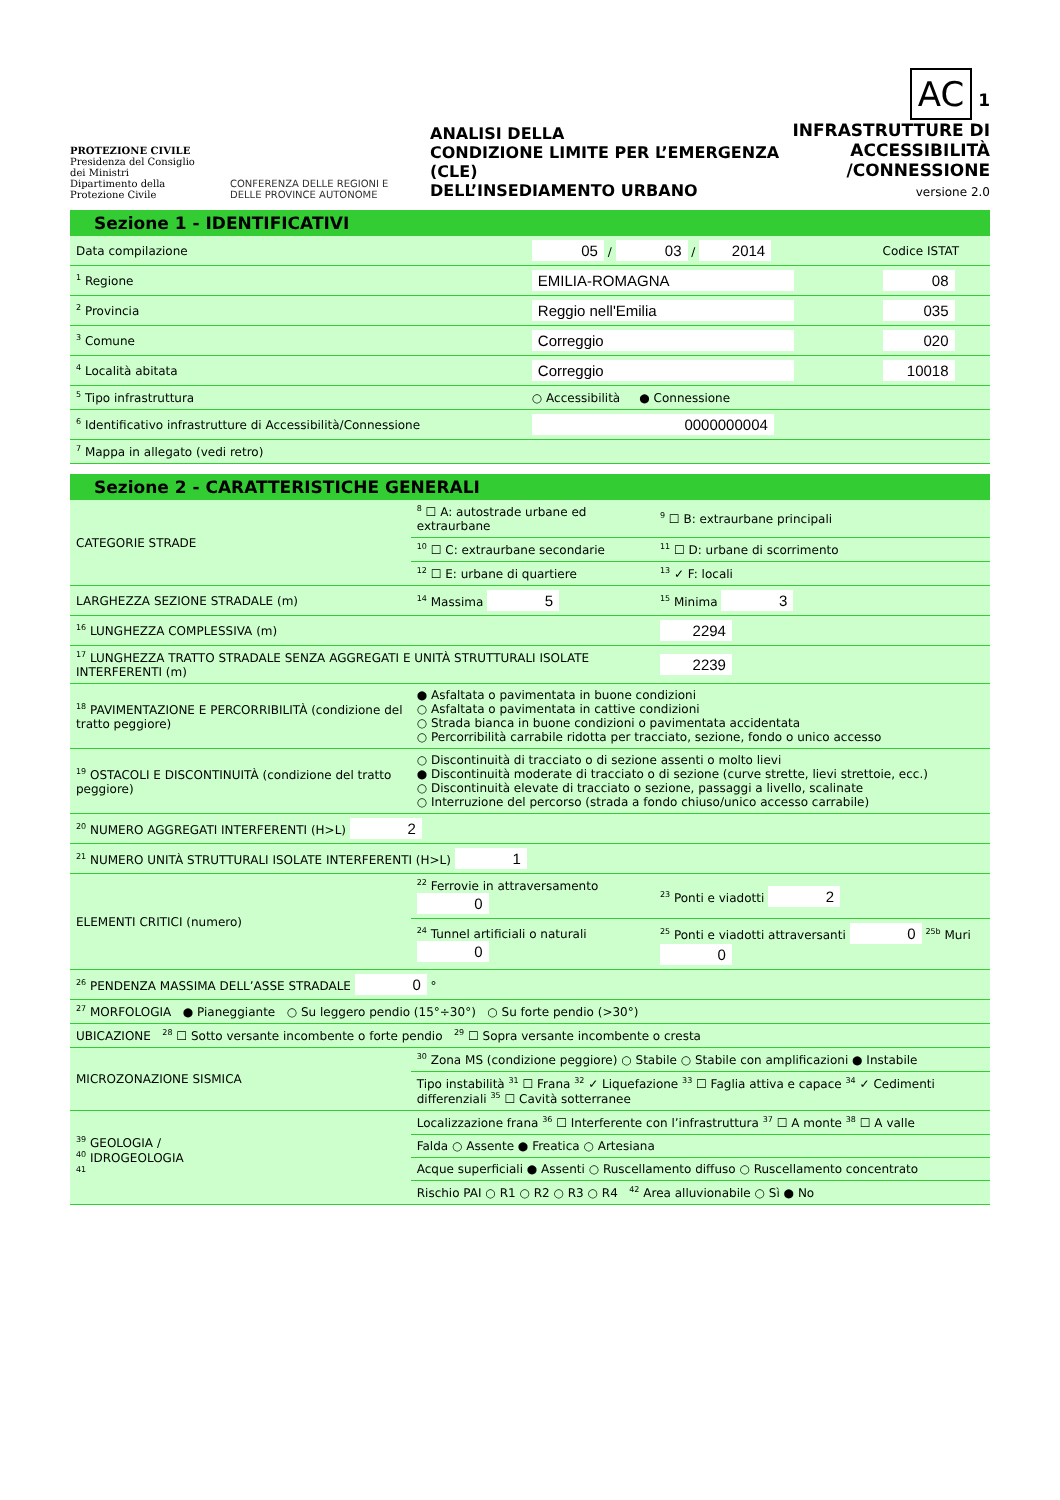PROTEZIONE CIVILE
Presidenza del Consiglio dei Ministri
Dipartimento della Protezione Civile
CONFERENZA DELLE REGIONI E DELLE PROVINCE AUTONOME
ANALISI DELLA
CONDIZIONE LIMITE PER L’EMERGENZA (CLE)
DELL’INSEDIAMENTO URBANO
AC 1
INFRASTRUTTURE DI
ACCESSIBILITÀ
/CONNESSIONE
versione 2.0
Sezione 1 - IDENTIFICATIVI
| Data compilazione | 05 / 03 / 2014 | Codice ISTAT |
| <sup>1</sup> Regione | EMILIA-ROMAGNA | 08 |
| <sup>2</sup> Provincia | Reggio nell'Emilia | 035 |
| <sup>3</sup> Comune | Correggio | 020 |
| <sup>4</sup> Località abitata | Correggio | 10018 |
| <sup>5</sup> Tipo infrastruttura | ○ Accessibilità ● Connessione | |
| <sup>6</sup> Identificativo infrastrutture di Accessibilità/Connessione | 0000000004 | |
| <sup>7</sup> Mappa in allegato (vedi retro) | | |
Sezione 2 - CARATTERISTICHE GENERALI
| CATEGORIE STRADE | <sup>8</sup> ☐ A: autostrade urbane ed extraurbane | <sup>9</sup> ☐ B: extraurbane principali |
| | <sup>10</sup> ☐ C: extraurbane secondarie | <sup>11</sup> ☐ D: urbane di scorrimento |
| | <sup>12</sup> ☐ E: urbane di quartiere | <sup>13</sup> ✓ F: locali |
| LARGHEZZA SEZIONE STRADALE (m) | <sup>14</sup> Massima 5 | <sup>15</sup> Minima 3 |
| <sup>16</sup> LUNGHEZZA COMPLESSIVA (m) | | 2294 |
| <sup>17</sup> LUNGHEZZA TRATTO STRADALE SENZA AGGREGATI E UNITÀ STRUTTURALI ISOLATE INTERFERENTI (m) | | 2239 |
| <sup>18</sup> PAVIMENTAZIONE E PERCORRIBILITÀ (condizione del tratto peggiore) | ● Asfaltata o pavimentata in buone condizioni ○ Asfaltata o pavimentata in cattive condizioni ○ Strada bianca in buone condizioni o pavimentata accidentata ○ Percorribilità carrabile ridotta per tracciato, sezione, fondo o unico accesso | |
| <sup>19</sup> OSTACOLI E DISCONTINUITÀ (condizione del tratto peggiore) | ○ Discontinuità di tracciato o di sezione assenti o molto lievi ● Discontinuità moderate di tracciato o di sezione (curve strette, lievi strettoie, ecc.) ○ Discontinuità elevate di tracciato o sezione, passaggi a livello, scalinate ○ Interruzione del percorso (strada a fondo chiuso/unico accesso carrabile) | |
| <sup>20</sup> NUMERO AGGREGATI INTERFERENTI (H>L) 2 | | |
| <sup>21</sup> NUMERO UNITÀ STRUTTURALI ISOLATE INTERFERENTI (H>L) 1 | | |
| ELEMENTI CRITICI (numero) | <sup>22</sup> Ferrovie in attraversamento 0 | <sup>23</sup> Ponti e viadotti 2 |
| | <sup>24</sup> Tunnel artificiali o naturali 0 | <sup>25</sup> Ponti e viadotti attraversanti 0 <sup>25b</sup> Muri 0 |
| <sup>26</sup> PENDENZA MASSIMA DELL’ASSE STRADALE 0 ° | | |
| <sup>27</sup> MORFOLOGIA ● Pianeggiante ○ Su leggero pendio (15°÷30°) ○ Su forte pendio (>30°) | | |
| UBICAZIONE <sup>28</sup> ☐ Sotto versante incombente o forte pendio <sup>29</sup> ☐ Sopra versante incombente o cresta | | |
| MICROZONAZIONE SISMICA | <sup>30</sup> Zona MS (condizione peggiore) ○ Stabile ○ Stabile con amplificazioni ● Instabile | |
| | Tipo instabilità <sup>31</sup> ☐ Frana <sup>32</sup> ✓ Liquefazione <sup>33</sup> ☐ Faglia attiva e capace <sup>34</sup> ✓ Cedimenti differenziali <sup>35</sup> ☐ Cavità sotterranee | |
| <sup>39</sup> GEOLOGIA / <sup>40</sup> IDROGEOLOGIA <sup>41</sup> | Localizzazione frana <sup>36</sup> ☐ Interferente con l’infrastruttura <sup>37</sup> ☐ A monte <sup>38</sup> ☐ A valle | |
| | Falda ○ Assente ● Freatica ○ Artesiana | |
| | Acque superficiali ● Assenti ○ Ruscellamento diffuso ○ Ruscellamento concentrato | |
| | Rischio PAI ○ R1 ○ R2 ○ R3 ○ R4 <sup>42</sup> Area alluvionabile ○ Sì ● No | |